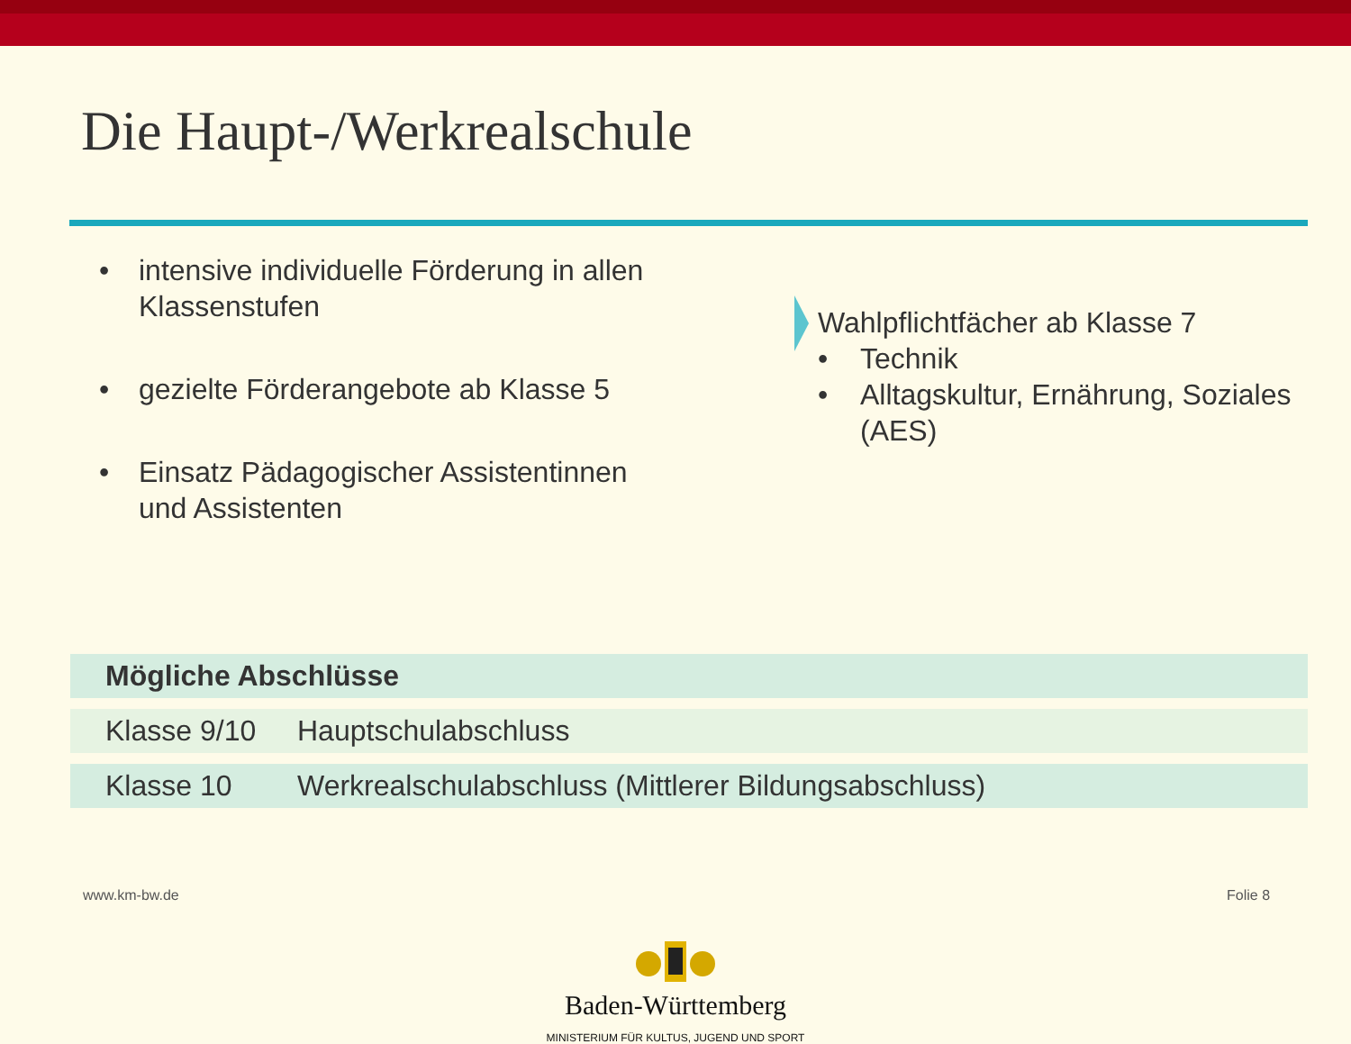Die Haupt-/Werkrealschule
• intensive individuelle Förderung in allen Klassenstufen
• gezielte Förderangebote ab Klasse 5
• Einsatz Pädagogischer Assistentinnen und Assistenten
Wahlpflichtfächer ab Klasse 7
• Technik
• Alltagskultur, Ernährung, Soziales (AES)
| Mögliche Abschlüsse | |
| --- | --- |
| Klasse 9/10 | Hauptschulabschluss |
| Klasse 10 | Werkrealschulabschluss (Mittlerer Bildungsabschluss) |
www.km-bw.de Folie 8
Baden-Württemberg
MINISTERIUM FÜR KULTUS, JUGEND UND SPORT